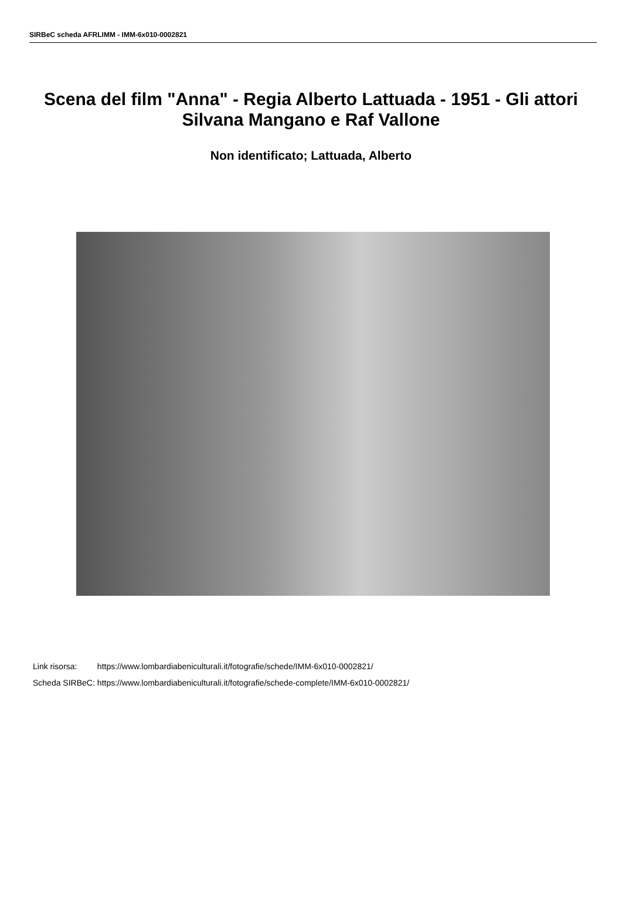SIRBeC scheda AFRLIMM - IMM-6x010-0002821
Scena del film "Anna" - Regia Alberto Lattuada - 1951 - Gli attori Silvana Mangano e Raf Vallone
Non identificato; Lattuada, Alberto
| Link risorsa: | https://www.lombardiabeniculturali.it/fotografie/schede/IMM-6x010-0002821/ |
| Scheda SIRBeC: | https://www.lombardiabeniculturali.it/fotografie/schede-complete/IMM-6x010-0002821/ |